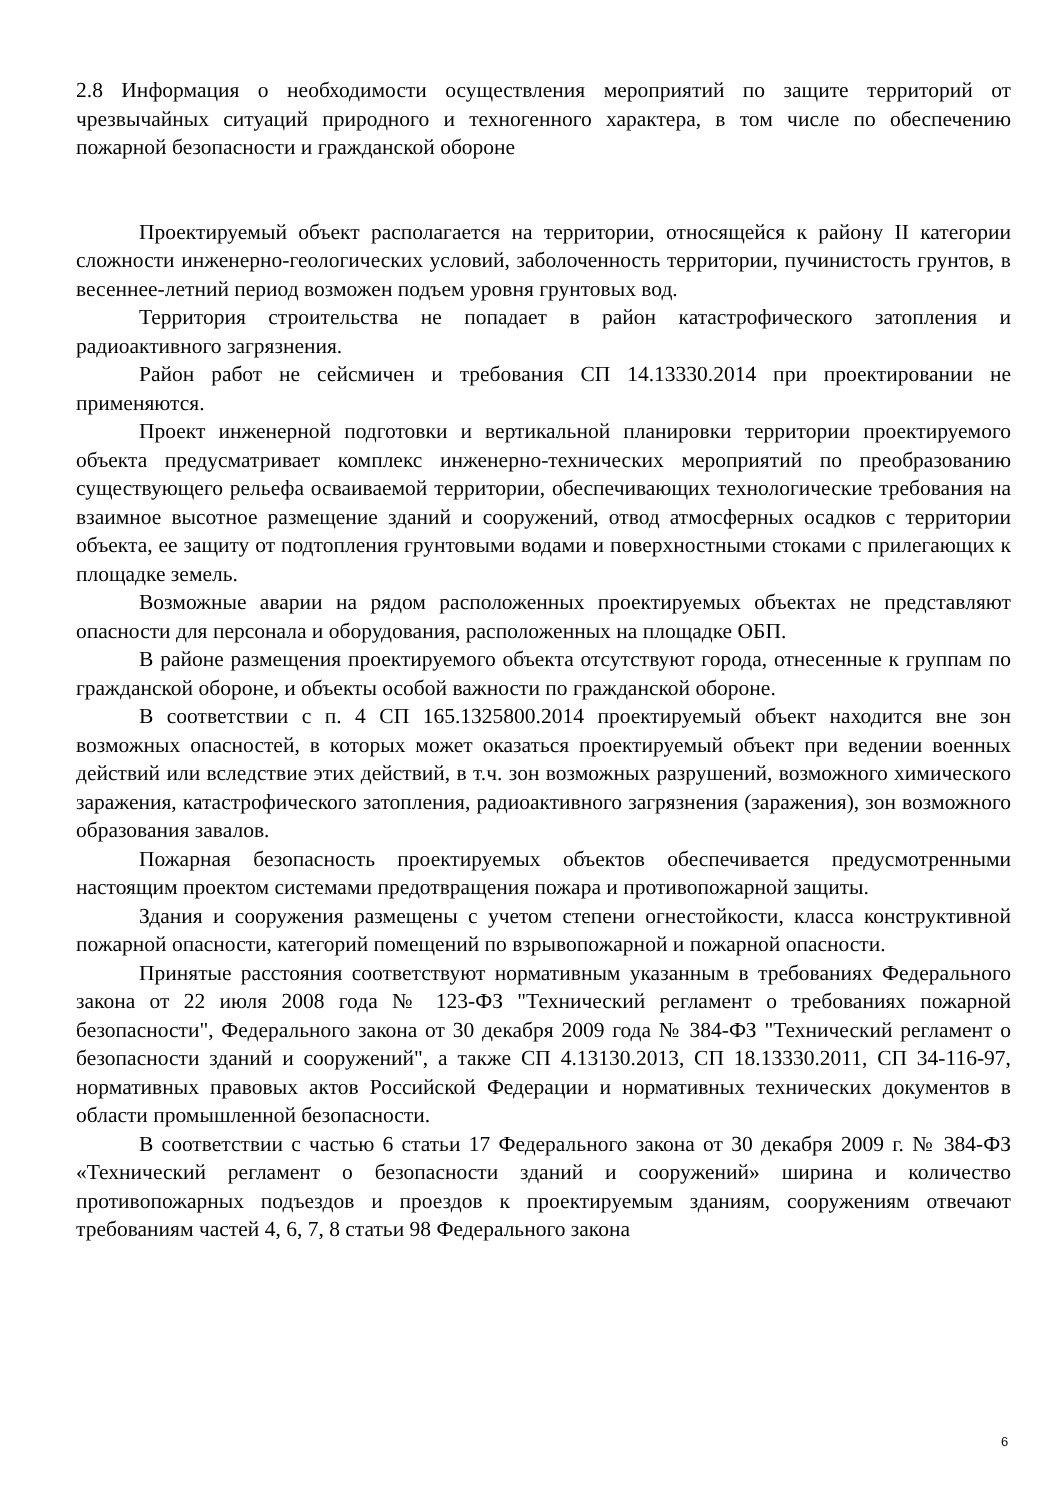2.8 Информация о необходимости осуществления мероприятий по защите территорий от чрезвычайных ситуаций природного и техногенного характера, в том числе по обеспечению пожарной безопасности и гражданской обороне
Проектируемый объект располагается на территории, относящейся к району II категории сложности инженерно-геологических условий, заболоченность территории, пучинистость грунтов, в весеннее-летний период возможен подъем уровня грунтовых вод.
Территория строительства не попадает в район катастрофического затопления и радиоактивного загрязнения.
Район работ не сейсмичен и требования СП 14.13330.2014 при проектировании не применяются.
Проект инженерной подготовки и вертикальной планировки территории проектируемого объекта предусматривает комплекс инженерно-технических мероприятий по преобразованию существующего рельефа осваиваемой территории, обеспечивающих технологические требования на взаимное высотное размещение зданий и сооружений, отвод атмосферных осадков с территории объекта, ее защиту от подтопления грунтовыми водами и поверхностными стоками с прилегающих к площадке земель.
Возможные аварии на рядом расположенных проектируемых объектах не представляют опасности для персонала и оборудования, расположенных на площадке ОБП.
В районе размещения проектируемого объекта отсутствуют города, отнесенные к группам по гражданской обороне, и объекты особой важности по гражданской обороне.
В соответствии с п. 4 СП 165.1325800.2014 проектируемый объект находится вне зон возможных опасностей, в которых может оказаться проектируемый объект при ведении военных действий или вследствие этих действий, в т.ч. зон возможных разрушений, возможного химического заражения, катастрофического затопления, радиоактивного загрязнения (заражения), зон возможного образования завалов.
Пожарная безопасность проектируемых объектов обеспечивается предусмотренными настоящим проектом системами предотвращения пожара и противопожарной защиты.
Здания и сооружения размещены с учетом степени огнестойкости, класса конструктивной пожарной опасности, категорий помещений по взрывопожарной и пожарной опасности.
Принятые расстояния соответствуют нормативным указанным в требованиях Федерального закона от 22 июля 2008 года № 123-ФЗ "Технический регламент о требованиях пожарной безопасности", Федерального закона от 30 декабря 2009 года № 384-ФЗ "Технический регламент о безопасности зданий и сооружений", а также СП 4.13130.2013, СП 18.13330.2011, СП 34-116-97, нормативных правовых актов Российской Федерации и нормативных технических документов в области промышленной безопасности.
В соответствии с частью 6 статьи 17 Федерального закона от 30 декабря 2009 г. № 384-ФЗ «Технический регламент о безопасности зданий и сооружений» ширина и количество противопожарных подъездов и проездов к проектируемым зданиям, сооружениям отвечают требованиям частей 4, 6, 7, 8 статьи 98 Федерального закона
6